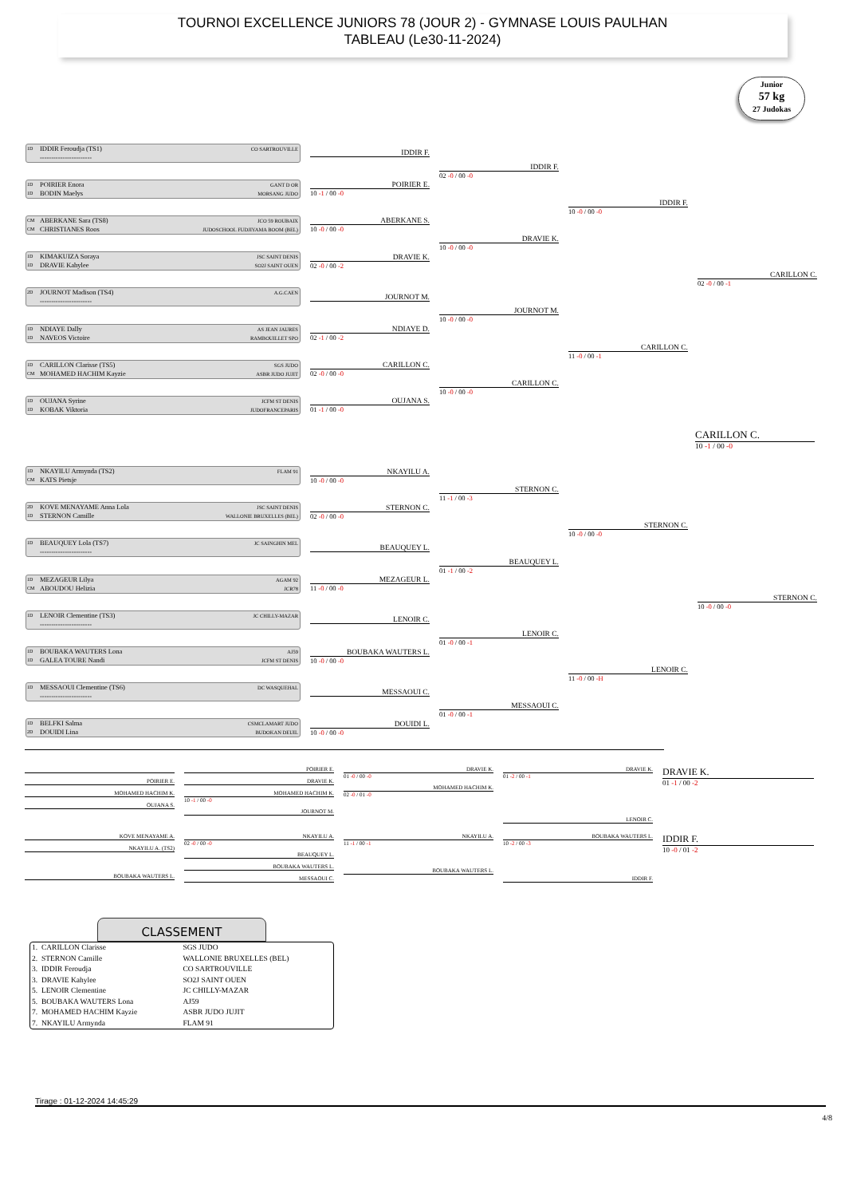TOURNOI EXCELLENCE JUNIORS 78 (JOUR 2) - GYMNASE LOUIS PAULHAN
TABLEAU (Le30-11-2024)
Junior
57 kg
27 Judokas
1D IDDIR Feroudja (TS1) CO SARTROUVILLE
-----------------------
IDDIR F.
1D POIRIER Enora GANT D OR
1D BODIN Maelys MORSANG JUDO
POIRIER E.
10 -1 / 00 -0
CM ABERKANE Sara (TS8) JCO 59 ROUBAIX
CM CHRISTIANES Roos JUDOSCHOOL FUDJIYAMA BOOM (BEL)
ABERKANE S.
10 -0 / 00 -0
1D KIMAKUIZA Soraya JSC SAINT DENIS
1D DRAVIE Kahylee SO2J SAINT OUEN
DRAVIE K.
02 -0 / 00 -2
2D JOURNOT Madison (TS4) A.G.CAEN
-----------------------
JOURNOT M.
1D NDIAYE Dally AS JEAN JAURES
1D NAVEOS Victoire RAMBOUILLET SPO
NDIAYE D.
02 -1 / 00 -2
1D CARILLON Clarisse (TS5) SGS JUDO
CM MOHAMED HACHIM Kayzie ASBR JUDO JUJIT
CARILLON C.
02 -0 / 00 -0
1D OUJANA Syrine JCFM ST DENIS
1D KOBAK Viktoria JUDOFRANCEPARIS
OUJANA S.
01 -1 / 00 -0
IDDIR F.
02 -0 / 00 -0
DRAVIE K.
10 -0 / 00 -0
JOURNOT M.
10 -0 / 00 -0
CARILLON C.
10 -0 / 00 -0
IDDIR F.
10 -0 / 00 -0
CARILLON C.
11 -0 / 00 -1
CARILLON C.
02 -0 / 00 -1
CARILLON C.
10 -1 / 00 -0
1D NKAYILU Armynda (TS2) FLAM 91
CM KATS Pietsje
NKAYILU A.
10 -0 / 00 -0
2D KOVE MENAYAME Anna Lola JSC SAINT DENIS
1D STERNON Camille WALLONIE BRUXELLES (BEL)
STERNON C.
02 -0 / 00 -0
1D BEAUQUEY Lola (TS7) JC SAINGHIN MEL
-----------------------
BEAUQUEY L.
1D MEZAGEUR Lilya AGAM 92
CM ABOUDOU Helizia JCR78
MEZAGEUR L.
11 -0 / 00 -0
1D LENOIR Clementine (TS3) JC CHILLY-MAZAR
-----------------------
LENOIR C.
1D BOUBAKA WAUTERS Lona AJ59
1D GALEA TOURE Nandi JCFM ST DENIS
BOUBAKA WAUTERS L.
10 -0 / 00 -0
1D MESSAOUI Clementine (TS6) DC WASQUEHAL
-----------------------
MESSAOUI C.
1D BELFKI Salma CSMCLAMART JUDO
2D DOUIDI Lina BUDOKAN DEUIL
DOUIDI L.
10 -0 / 00 -0
STERNON C.
11 -1 / 00 -3
BEAUQUEY L.
01 -1 / 00 -2
LENOIR C.
01 -0 / 00 -1
MESSAOUI C.
01 -0 / 00 -1
STERNON C.
10 -0 / 00 -0
LENOIR C.
11 -0 / 00 -H
STERNON C.
10 -0 / 00 -0
POIRIER E.
MOHAMED HACHIM K.
OUJANA S.
POIRIER E.
DRAVIE K.
MOHAMED HACHIM K.
10 -1 / 00 -0
JOURNOT M.
DRAVIE K.
01 -0 / 00 -0
MOHAMED HACHIM K.
02 -0 / 01 -0
DRAVIE K.
01 -2 / 00 -1
LENOIR C.
DRAVIE K.
01 -1 / 00 -2
KOVE MENAYAME A.
NKAYILU A. (TS2)
BOUBAKA WAUTERS L.
NKAYILU A.
02 -0 / 00 -0
BEAUQUEY L.
BOUBAKA WAUTERS L.
MESSAOUI C.
NKAYILU A.
11 -1 / 00 -1
BOUBAKA WAUTERS L.
BOUBAKA WAUTERS L.
10 -2 / 00 -3
IDDIR F.
IDDIR F.
10 -0 / 01 -2
CLASSEMENT
| 1. CARILLON Clarisse | SGS JUDO |
| 2. STERNON Camille | WALLONIE BRUXELLES (BEL) |
| 3. IDDIR Feroudja | CO SARTROUVILLE |
| 3. DRAVIE Kahylee | SO2J SAINT OUEN |
| 5. LENOIR Clementine | JC CHILLY-MAZAR |
| 5. BOUBAKA WAUTERS Lona | AJ59 |
| 7. MOHAMED HACHIM Kayzie | ASBR JUDO JUJIT |
| 7. NKAYILU Armynda | FLAM 91 |
Tirage : 01-12-2024 14:45:29
4/8